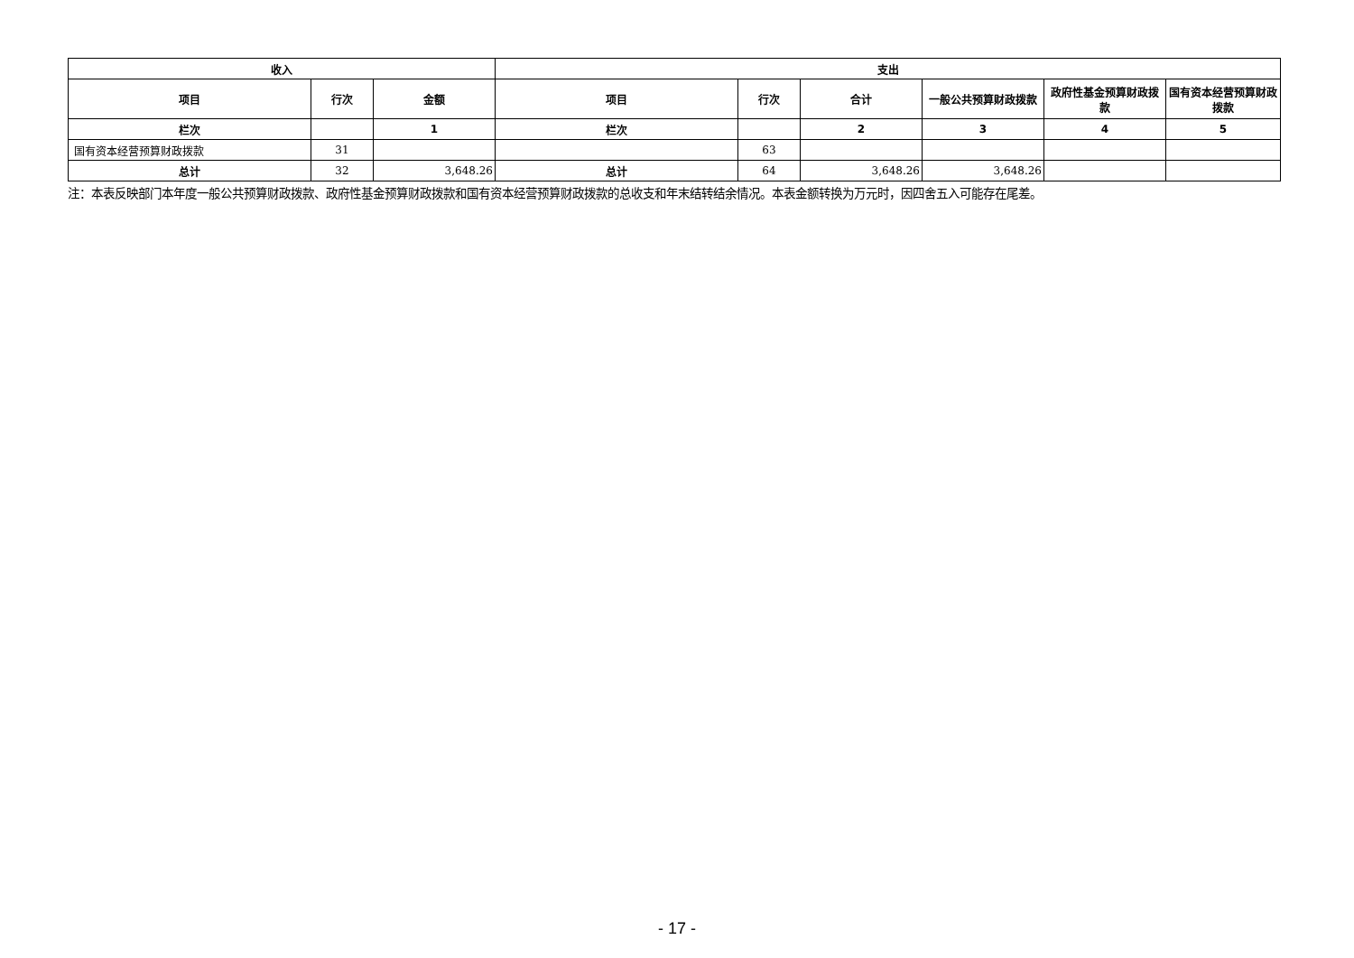| 收入 | | | 支出 | | | | | |
| --- | --- | --- | --- | --- | --- | --- | --- | --- |
| 项目 | 行次 | 金额 | 项目 | 行次 | 合计 | 一般公共预算财政拨款 | 政府性基金预算财政拨款 | 国有资本经营预算财政拨款 |
| 栏次 | | 1 | 栏次 | | 2 | 3 | 4 | 5 |
| 国有资本经营预算财政拨款 | 31 | | | 63 | | | | |
| 总计 | 32 | 3,648.26 | 总计 | 64 | 3,648.26 | 3,648.26 | | |
注：本表反映部门本年度一般公共预算财政拨款、政府性基金预算财政拨款和国有资本经营预算财政拨款的总收支和年末结转结余情况。本表金额转换为万元时，因四舍五入可能存在尾差。
- 17 -